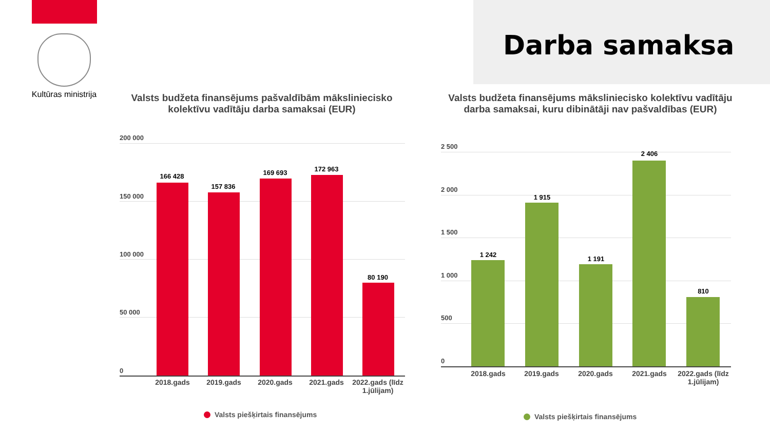Kultūras ministrija
Darba samaksa
Valsts budžeta finansējums pašvaldībām māksliniecisko kolektīvu vadītāju darba samaksai (EUR)
200 000
150 000
100 000
50 000
0
166 428
157 836
169 693 172 963
80 190
2018.gads 2019.gads 2020.gads 2021.gads
2022.gads (līdz 1.jūlijam)
Valsts piešķirtais finansējums
Valsts budžeta finansējums māksliniecisko kolektīvu vadītāju darba samaksai, kuru dibinātāji nav pašvaldības (EUR)
2 500
2 000
1 500
1 000
500
0
1 242
1 915
1 191
2 406
810
2018.gads 2019.gads 2020.gads 2021.gads
2022.gads (līdz 1.jūlijam)
Valsts piešķirtais finansējums